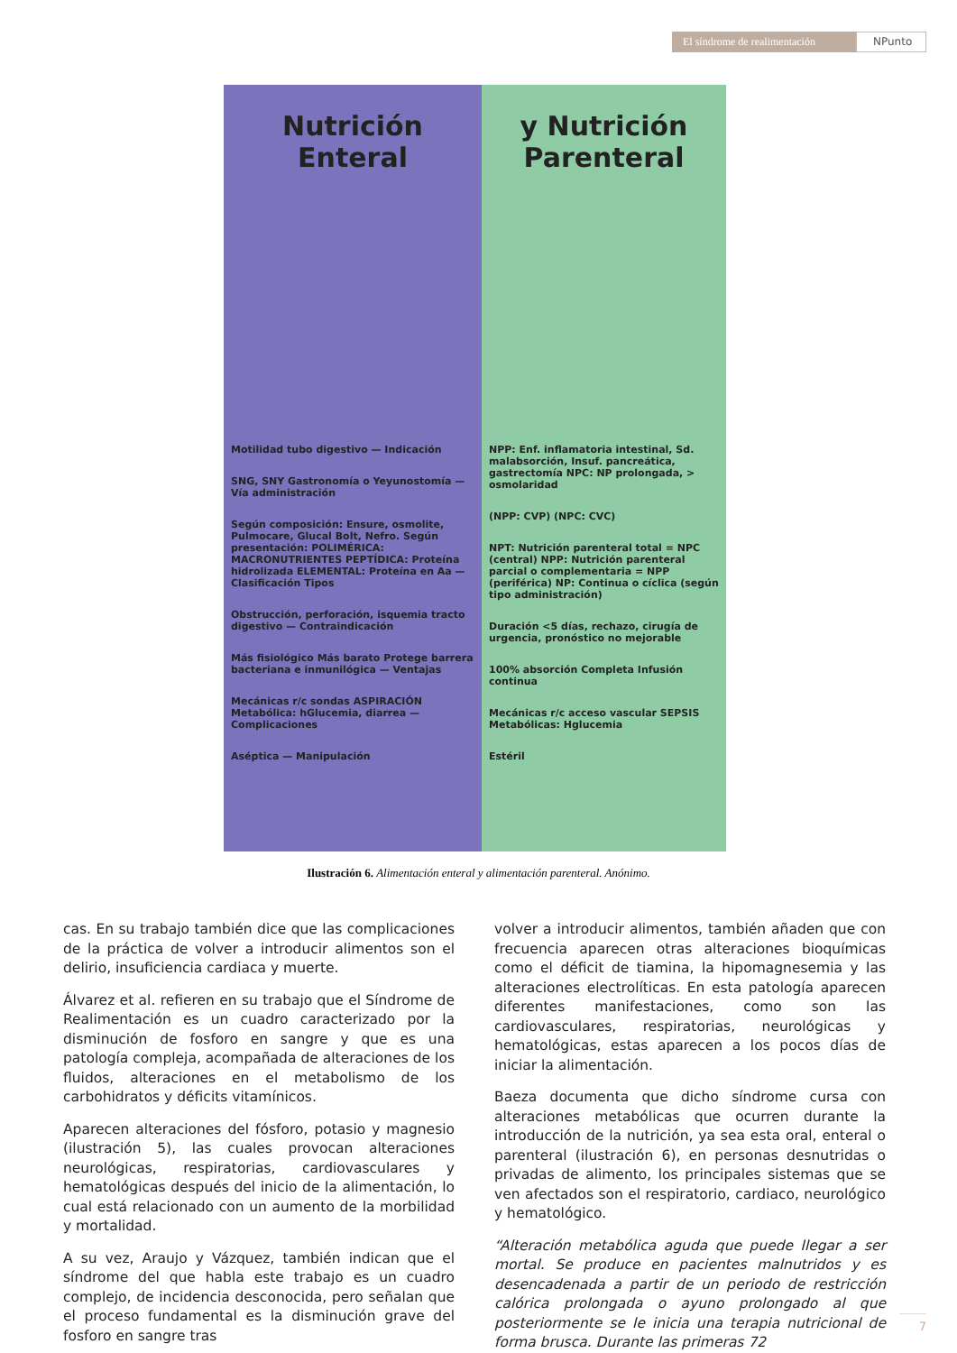El síndrome de realimentación NPunto
Nutrición Enteral
Motilidad tubo digestivo — Indicación
SNG, SNY Gastronomía o Yeyunostomía — Vía administración
Según composición: Ensure, osmolite, Pulmocare, Glucal Bolt, Nefro. Según presentación: POLIMÉRICA: MACRONUTRIENTES PEPTÍDICA: Proteína hidrolizada ELEMENTAL: Proteína en Aa — Clasificación Tipos
Obstrucción, perforación, isquemia tracto digestivo — Contraindicación
Más fisiológico Más barato Protege barrera bacteriana e inmunilógica — Ventajas
Mecánicas r/c sondas ASPIRACIÓN Metabólica: hGlucemia, diarrea — Complicaciones
Aséptica — Manipulación
y Nutrición Parenteral
NPP: Enf. inflamatoria intestinal, Sd. malabsorción, Insuf. pancreática, gastrectomía NPC: NP prolongada, > osmolaridad
(NPP: CVP) (NPC: CVC)
NPT: Nutrición parenteral total = NPC (central) NPP: Nutrición parenteral parcial o complementaria = NPP (periférica) NP: Continua o cíclica (según tipo administración)
Duración <5 días, rechazo, cirugía de urgencia, pronóstico no mejorable
100% absorción Completa Infusión continua
Mecánicas r/c acceso vascular SEPSIS Metabólicas: Hglucemia
Estéril
Ilustración 6. Alimentación enteral y alimentación parenteral. Anónimo.
cas. En su trabajo también dice que las complicaciones de la práctica de volver a introducir alimentos son el delirio, insuficiencia cardiaca y muerte.
Álvarez et al. refieren en su trabajo que el Síndrome de Realimentación es un cuadro caracterizado por la disminución de fosforo en sangre y que es una patología compleja, acompañada de alteraciones de los fluidos, alteraciones en el metabolismo de los carbohidratos y déficits vitamínicos.
Aparecen alteraciones del fósforo, potasio y magnesio (ilustración 5), las cuales provocan alteraciones neurológicas, respiratorias, cardiovasculares y hematológicas después del inicio de la alimentación, lo cual está relacionado con un aumento de la morbilidad y mortalidad.
A su vez, Araujo y Vázquez, también indican que el síndrome del que habla este trabajo es un cuadro complejo, de incidencia desconocida, pero señalan que el proceso fundamental es la disminución grave del fosforo en sangre tras
volver a introducir alimentos, también añaden que con frecuencia aparecen otras alteraciones bioquímicas como el déficit de tiamina, la hipomagnesemia y las alteraciones electrolíticas. En esta patología aparecen diferentes manifestaciones, como son las cardiovasculares, respiratorias, neurológicas y hematológicas, estas aparecen a los pocos días de iniciar la alimentación.
Baeza documenta que dicho síndrome cursa con alteraciones metabólicas que ocurren durante la introducción de la nutrición, ya sea esta oral, enteral o parenteral (ilustración 6), en personas desnutridas o privadas de alimento, los principales sistemas que se ven afectados son el respiratorio, cardiaco, neurológico y hematológico.
“Alteración metabólica aguda que puede llegar a ser mortal. Se produce en pacientes malnutridos y es desencadenada a partir de un periodo de restricción calórica prolongada o ayuno prolongado al que posteriormente se le inicia una terapia nutricional de forma brusca. Durante las primeras 72
7